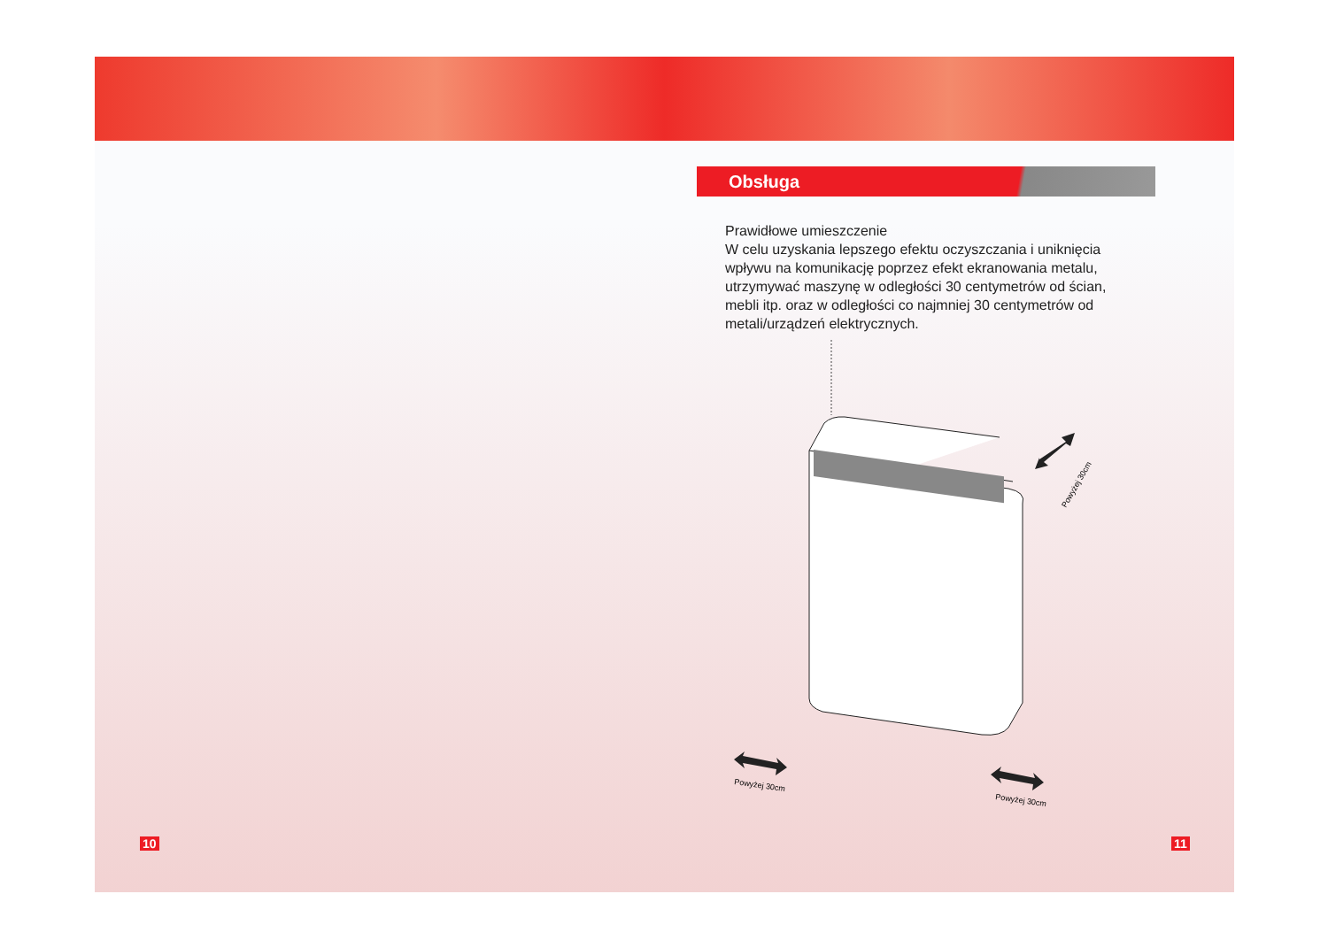Obsługa
Prawidłowe umieszczenie
W celu uzyskania lepszego efektu oczyszczania i uniknięcia wpływu na komunikację poprzez efekt ekranowania metalu, utrzymywać maszynę w odległości 30 centymetrów od ścian, mebli itp. oraz w odległości co najmniej 30 centymetrów od metali/urządzeń elektrycznych.
Powyżej 30cm
Powyżej 30cm
Powyżej 30cm
10 11